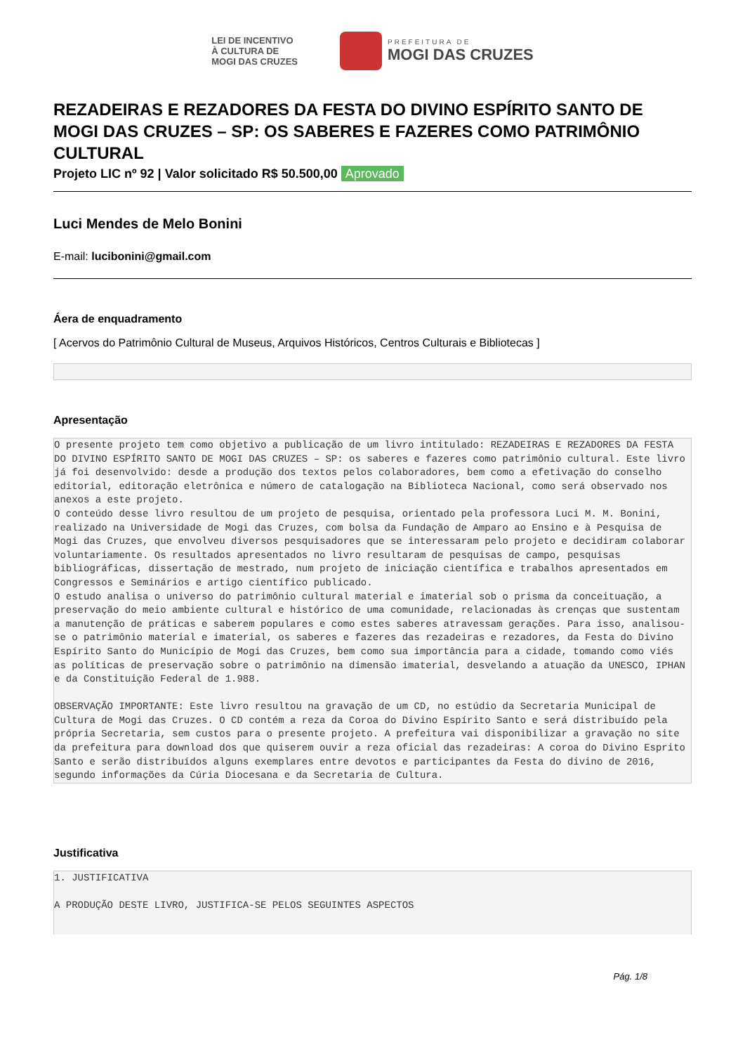LEI DE INCENTIVO
À CULTURA DE
MOGI DAS CRUZES
PREFEITURA DE
MOGI DAS CRUZES
REZADEIRAS E REZADORES DA FESTA DO DIVINO ESPÍRITO SANTO DE MOGI DAS CRUZES – SP: OS SABERES E FAZERES COMO PATRIMÔNIO CULTURAL
Projeto LIC nº 92 | Valor solicitado R$ 50.500,00 Aprovado
Luci Mendes de Melo Bonini
E-mail: lucibonini@gmail.com
Áera de enquadramento
[ Acervos do Patrimônio Cultural de Museus, Arquivos Históricos, Centros Culturais e Bibliotecas ]
Apresentação
O presente projeto tem como objetivo a publicação de um livro intitulado: REZADEIRAS E REZADORES DA FESTA DO DIVINO ESPÍRITO SANTO DE MOGI DAS CRUZES – SP: os saberes e fazeres como patrimônio cultural. Este livro já foi desenvolvido: desde a produção dos textos pelos colaboradores, bem como a efetivação do conselho editorial, editoração eletrônica e número de catalogação na Biblioteca Nacional, como será observado nos anexos a este projeto. O conteúdo desse livro resultou de um projeto de pesquisa, orientado pela professora Luci M. M. Bonini, realizado na Universidade de Mogi das Cruzes, com bolsa da Fundação de Amparo ao Ensino e à Pesquisa de Mogi das Cruzes, que envolveu diversos pesquisadores que se interessaram pelo projeto e decidiram colaborar voluntariamente. Os resultados apresentados no livro resultaram de pesquisas de campo, pesquisas bibliográficas, dissertação de mestrado, num projeto de iniciação científica e trabalhos apresentados em Congressos e Seminários e artigo científico publicado. O estudo analisa o universo do patrimônio cultural material e imaterial sob o prisma da conceituação, a preservação do meio ambiente cultural e histórico de uma comunidade, relacionadas às crenças que sustentam a manutenção de práticas e saberem populares e como estes saberes atravessam gerações. Para isso, analisou-se o patrimônio material e imaterial, os saberes e fazeres das rezadeiras e rezadores, da Festa do Divino Espírito Santo do Município de Mogi das Cruzes, bem como sua importância para a cidade, tomando como viés as políticas de preservação sobre o patrimônio na dimensão imaterial, desvelando a atuação da UNESCO, IPHAN e da Constituição Federal de 1.988. OBSERVAÇÃO IMPORTANTE: Este livro resultou na gravação de um CD, no estúdio da Secretaria Municipal de Cultura de Mogi das Cruzes. O CD contém a reza da Coroa do Divino Espírito Santo e será distribuído pela própria Secretaria, sem custos para o presente projeto. A prefeitura vai disponibilizar a gravação no site da prefeitura para download dos que quiserem ouvir a reza oficial das rezadeiras: A coroa do Divino Esprito Santo e serão distribuídos alguns exemplares entre devotos e participantes da Festa do divino de 2016, segundo informações da Cúria Diocesana e da Secretaria de Cultura.
Justificativa
1. JUSTIFICATIVA A PRODUÇÃO DESTE LIVRO, JUSTIFICA-SE PELOS SEGUINTES ASPECTOS
Pág. 1/8